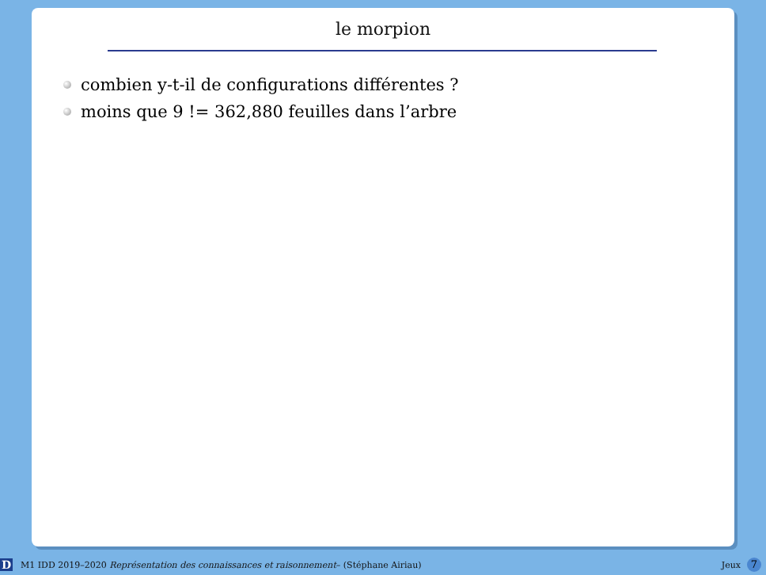le morpion
combien y-t-il de configurations différentes ?
moins que 9 != 362,880 feuilles dans l’arbre
D M1 IDD 2019–2020 Représentation des connaissances et raisonnement– (Stéphane Airiau) Jeux 7